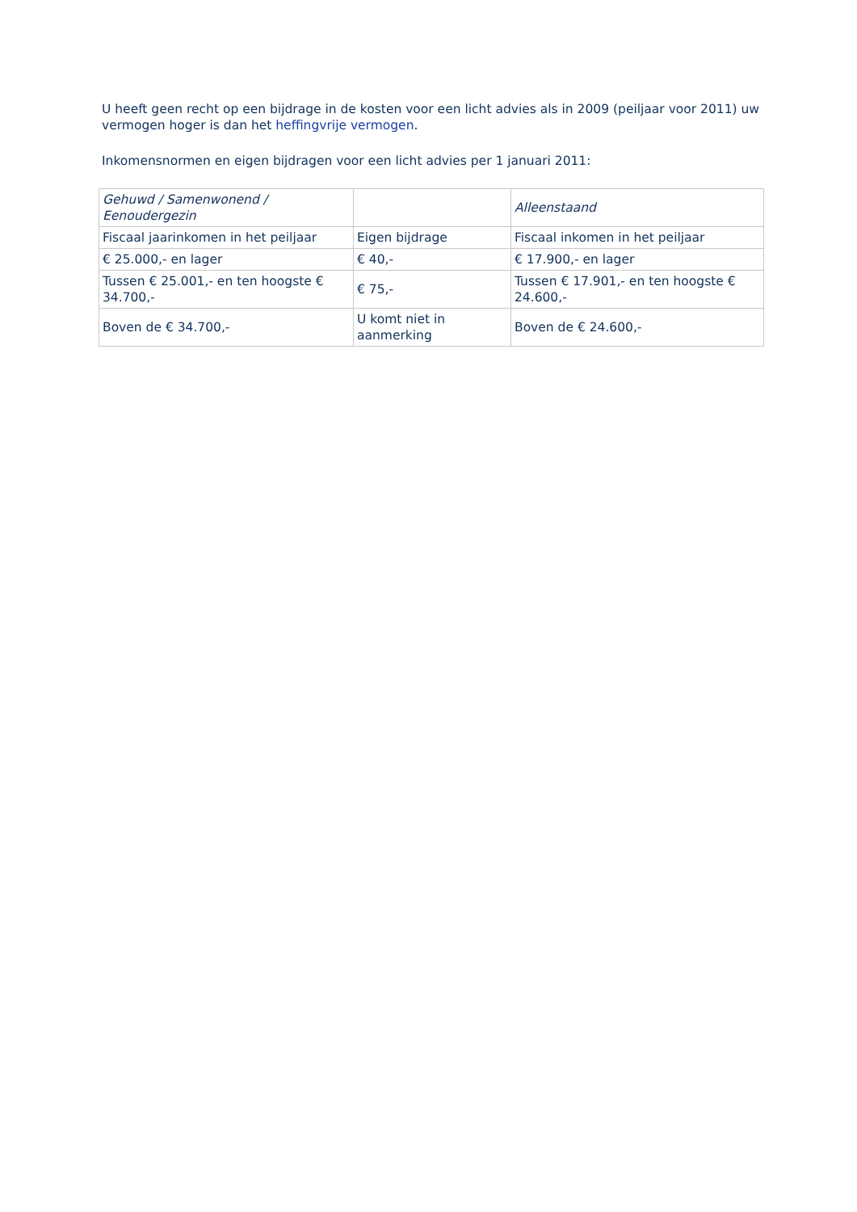U heeft geen recht op een bijdrage in de kosten voor een licht advies als in 2009 (peiljaar voor 2011) uw vermogen hoger is dan het heffingvrije vermogen.
Inkomensnormen en eigen bijdragen voor een licht advies per 1 januari 2011:
| Gehuwd / Samenwonend / Eenoudergezin | | Alleenstaand |
| Fiscaal jaarinkomen in het peiljaar | Eigen bijdrage | Fiscaal inkomen in het peiljaar |
| € 25.000,- en lager | € 40,- | € 17.900,- en lager |
| Tussen € 25.001,- en ten hoogste € 34.700,- | € 75,- | Tussen € 17.901,- en ten hoogste € 24.600,- |
| Boven de € 34.700,- | U komt niet in aanmerking | Boven de € 24.600,- |